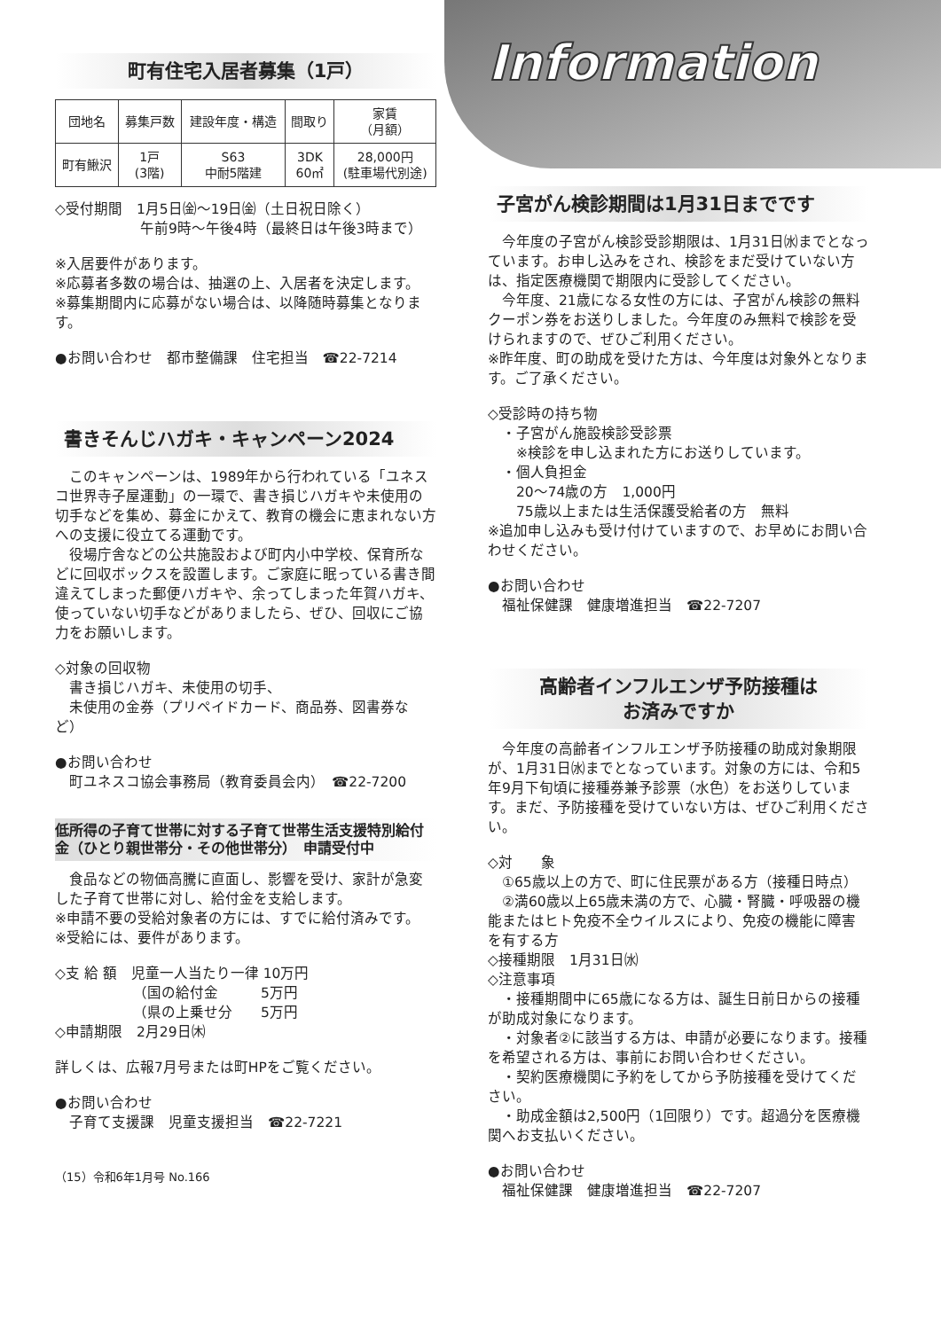町有住宅入居者募集（1戸）
| 団地名 | 募集戸数 | 建設年度・構造 | 間取り | 家賃 （月額） |
| --- | --- | --- | --- | --- |
| 町有鰍沢 | 1戸 (3階) | S63 中耐5階建 | 3DK 60㎡ | 28,000円 (駐車場代別途) |
◇受付期間　1月5日㈮〜19日㈮（土日祝日除く）
　　　　　　午前9時〜午後4時（最終日は午後3時まで）
※入居要件があります。
※応募者多数の場合は、抽選の上、入居者を決定します。
※募集期間内に応募がない場合は、以降随時募集となります。
●お問い合わせ　都市整備課　住宅担当　☎22-7214
書きそんじハガキ・キャンペーン2024
　このキャンペーンは、1989年から行われている「ユネスコ世界寺子屋運動」の一環で、書き損じハガキや未使用の切手などを集め、募金にかえて、教育の機会に恵まれない方への支援に役立てる運動です。
　役場庁舎などの公共施設および町内小中学校、保育所などに回収ボックスを設置します。ご家庭に眠っている書き間違えてしまった郵便ハガキや、余ってしまった年賀ハガキ、使っていない切手などがありましたら、ぜひ、回収にご協力をお願いします。
◇対象の回収物
　書き損じハガキ、未使用の切手、
　未使用の金券（プリペイドカード、商品券、図書券など）
●お問い合わせ
　町ユネスコ協会事務局（教育委員会内）　☎22-7200
低所得の子育て世帯に対する子育て世帯生活支援特別給付金（ひとり親世帯分・その他世帯分）　申請受付中
　食品などの物価高騰に直面し、影響を受け、家計が急変した子育て世帯に対し、給付金を支給します。
※申請不要の受給対象者の方には、すでに給付済みです。
※受給には、要件があります。
◇支 給 額　児童一人当たり一律 10万円
　　　　　　（国の給付金　　　5万円
　　　　　　（県の上乗せ分　　5万円
◇申請期限　2月29日㈭
詳しくは、広報7月号または町HPをご覧ください。
●お問い合わせ
　子育て支援課　児童支援担当　☎22-7221
（15）令和6年1月号 No.166
Information
子宮がん検診期間は1月31日までです
　今年度の子宮がん検診受診期限は、1月31日㈬までとなっています。お申し込みをされ、検診をまだ受けていない方は、指定医療機関で期限内に受診してください。
　今年度、21歳になる女性の方には、子宮がん検診の無料クーポン券をお送りしました。今年度のみ無料で検診を受けられますので、ぜひご利用ください。
※昨年度、町の助成を受けた方は、今年度は対象外となります。ご了承ください。
◇受診時の持ち物
　・子宮がん施設検診受診票
　　※検診を申し込まれた方にお送りしています。
　・個人負担金
　　20〜74歳の方　1,000円
　　75歳以上または生活保護受給者の方　無料
※追加申し込みも受け付けていますので、お早めにお問い合わせください。
●お問い合わせ
　福祉保健課　健康増進担当　☎22-7207
高齢者インフルエンザ予防接種は
お済みですか
　今年度の高齢者インフルエンザ予防接種の助成対象期限が、1月31日㈬までとなっています。対象の方には、令和5年9月下旬頃に接種券兼予診票（水色）をお送りしています。まだ、予防接種を受けていない方は、ぜひご利用ください。
◇対　　象
　①65歳以上の方で、町に住民票がある方（接種日時点）
　②満60歳以上65歳未満の方で、心臓・腎臓・呼吸器の機能またはヒト免疫不全ウイルスにより、免疫の機能に障害を有する方
◇接種期限　1月31日㈬
◇注意事項
　・接種期間中に65歳になる方は、誕生日前日からの接種が助成対象になります。
　・対象者②に該当する方は、申請が必要になります。接種を希望される方は、事前にお問い合わせください。
　・契約医療機関に予約をしてから予防接種を受けてください。
　・助成金額は2,500円（1回限り）です。超過分を医療機関へお支払いください。
●お問い合わせ
　福祉保健課　健康増進担当　☎22-7207